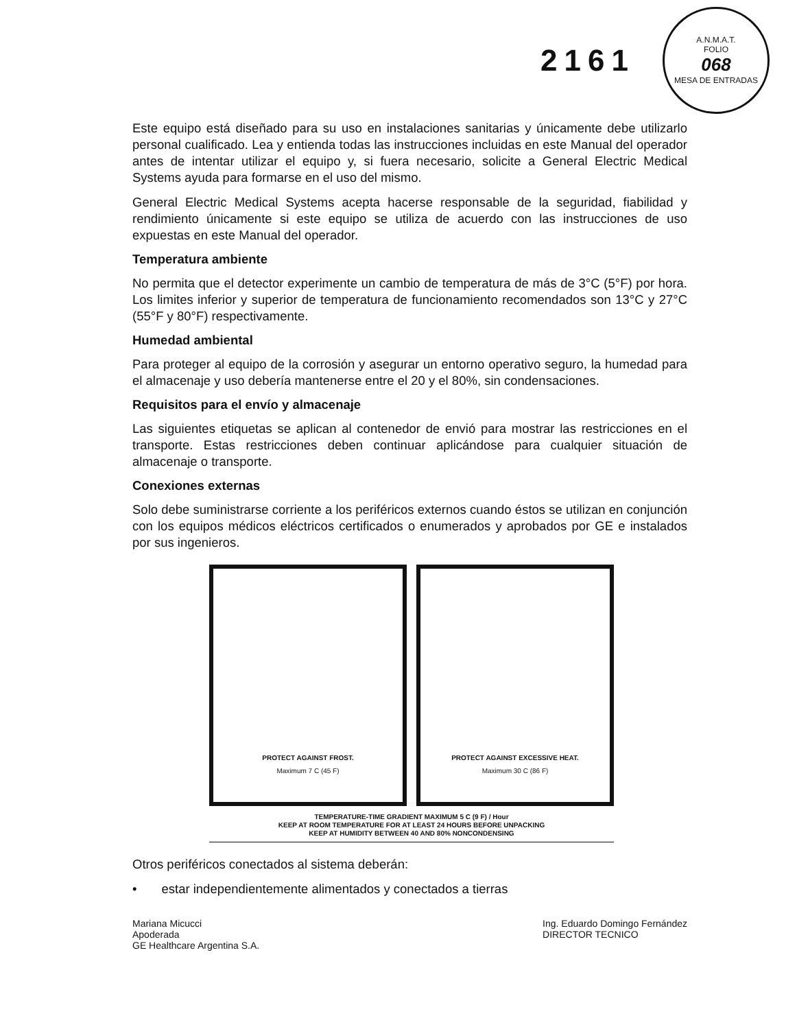2161
A.N.M.A.T.
FOLIO
068
MESA DE ENTRADAS
Este equipo está diseñado para su uso en instalaciones sanitarias y únicamente debe utilizarlo personal cualificado. Lea y entienda todas las instrucciones incluidas en este Manual del operador antes de intentar utilizar el equipo y, si fuera necesario, solicite a General Electric Medical Systems ayuda para formarse en el uso del mismo.
General Electric Medical Systems acepta hacerse responsable de la seguridad, fiabilidad y rendimiento únicamente si este equipo se utiliza de acuerdo con las instrucciones de uso expuestas en este Manual del operador.
Temperatura ambiente
No permita que el detector experimente un cambio de temperatura de más de 3°C (5°F) por hora. Los limites inferior y superior de temperatura de funcionamiento recomendados son 13°C y 27°C (55°F y 80°F) respectivamente.
Humedad ambiental
Para proteger al equipo de la corrosión y asegurar un entorno operativo seguro, la humedad para el almacenaje y uso debería mantenerse entre el 20 y el 80%, sin condensaciones.
Requisitos para el envío y almacenaje
Las siguientes etiquetas se aplican al contenedor de envió para mostrar las restricciones en el transporte. Estas restricciones deben continuar aplicándose para cualquier situación de almacenaje o transporte.
Conexiones externas
Solo debe suministrarse corriente a los periféricos externos cuando éstos se utilizan en conjunción con los equipos médicos eléctricos certificados o enumerados y aprobados por GE e instalados por sus ingenieros.
PROTECT AGAINST FROST.
Maximum 7 C (45 F)
PROTECT AGAINST EXCESSIVE HEAT.
Maximum 30 C (86 F)
TEMPERATURE-TIME GRADIENT MAXIMUM 5 C (9 F) / Hour
KEEP AT ROOM TEMPERATURE FOR AT LEAST 24 HOURS BEFORE UNPACKING
KEEP AT HUMIDITY BETWEEN 40 AND 80% NONCONDENSING
Otros periféricos conectados al sistema deberán:
• estar independientemente alimentados y conectados a tierras
Mariana Micucci
Apoderada
GE Healthcare Argentina S.A.
Ing. Eduardo Domingo Fernández
DIRECTOR TECNICO